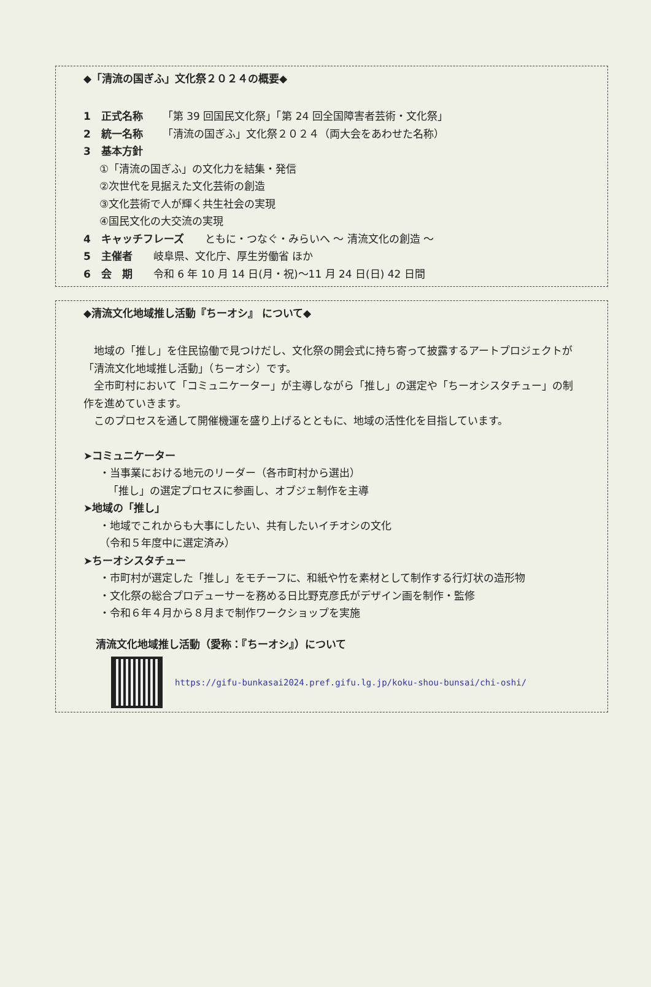◆「清流の国ぎふ」文化祭２０２４の概要◆
1　正式名称 「第 39 回国民文化祭」「第 24 回全国障害者芸術・文化祭」
2　統一名称 「清流の国ぎふ」文化祭２０２４（両大会をあわせた名称）
3　基本方針
①「清流の国ぎふ」の文化力を結集・発信
②次世代を見据えた文化芸術の創造
③文化芸術で人が輝く共生社会の実現
④国民文化の大交流の実現
4　キャッチフレーズ　　ともに・つなぐ・みらいへ ～ 清流文化の創造 ～
5　主催者　　岐阜県、文化庁、厚生労働省 ほか
6　会　期　　令和 6 年 10 月 14 日(月・祝)～11 月 24 日(日) 42 日間
◆清流文化地域推し活動『ちーオシ』 について◆
　地域の「推し」を住民協働で見つけだし、文化祭の開会式に持ち寄って披露するアートプロジェクトが「清流文化地域推し活動」（ちーオシ）です。
　全市町村において「コミュニケーター」が主導しながら「推し」の選定や「ちーオシスタチュー」の制作を進めていきます。
　このプロセスを通して開催機運を盛り上げるとともに、地域の活性化を目指しています。
➤コミュニケーター
・当事業における地元のリーダー（各市町村から選出）
「推し」の選定プロセスに参画し、オブジェ制作を主導
➤地域の「推し」
・地域でこれからも大事にしたい、共有したいイチオシの文化
（令和５年度中に選定済み）
➤ちーオシスタチュー
・市町村が選定した「推し」をモチーフに、和紙や竹を素材として制作する行灯状の造形物
・文化祭の総合プロデューサーを務める日比野克彦氏がデザイン画を制作・監修
・令和６年４月から８月まで制作ワークショップを実施
清流文化地域推し活動（愛称：『ちーオシ』）について
https://gifu-bunkasai2024.pref.gifu.lg.jp/koku-shou-bunsai/chi-oshi/